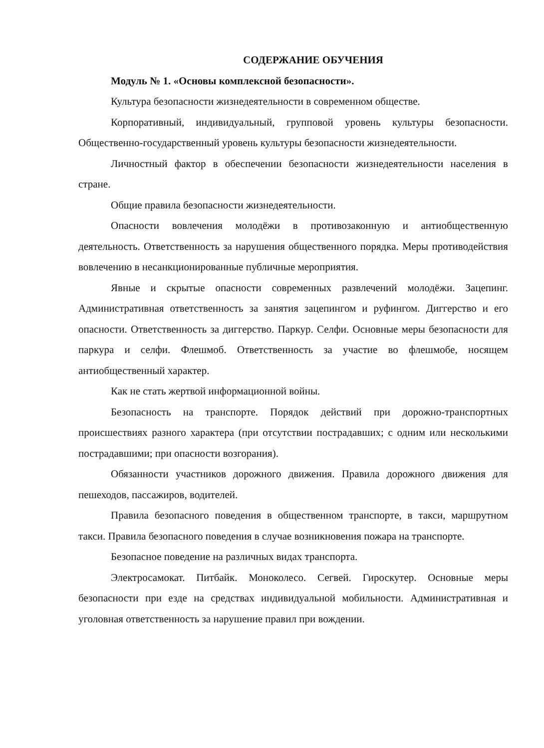СОДЕРЖАНИЕ ОБУЧЕНИЯ
Модуль № 1. «Основы комплексной безопасности».
Культура безопасности жизнедеятельности в современном обществе.
Корпоративный, индивидуальный, групповой уровень культуры безопасности. Общественно-государственный уровень культуры безопасности жизнедеятельности.
Личностный фактор в обеспечении безопасности жизнедеятельности населения в стране.
Общие правила безопасности жизнедеятельности.
Опасности вовлечения молодёжи в противозаконную и антиобщественную деятельность. Ответственность за нарушения общественного порядка. Меры противодействия вовлечению в несанкционированные публичные мероприятия.
Явные и скрытые опасности современных развлечений молодёжи. Зацепинг. Административная ответственность за занятия зацепингом и руфингом. Диггерство и его опасности. Ответственность за диггерство. Паркур. Селфи. Основные меры безопасности для паркура и селфи. Флешмоб. Ответственность за участие во флешмобе, носящем антиобщественный характер.
Как не стать жертвой информационной войны.
Безопасность на транспорте. Порядок действий при дорожно-транспортных происшествиях разного характера (при отсутствии пострадавших; с одним или несколькими пострадавшими; при опасности возгорания).
Обязанности участников дорожного движения. Правила дорожного движения для пешеходов, пассажиров, водителей.
Правила безопасного поведения в общественном транспорте, в такси, маршрутном такси. Правила безопасного поведения в случае возникновения пожара на транспорте.
Безопасное поведение на различных видах транспорта.
Электросамокат. Питбайк. Моноколесо. Сегвей. Гироскутер. Основные меры безопасности при езде на средствах индивидуальной мобильности. Административная и уголовная ответственность за нарушение правил при вождении.